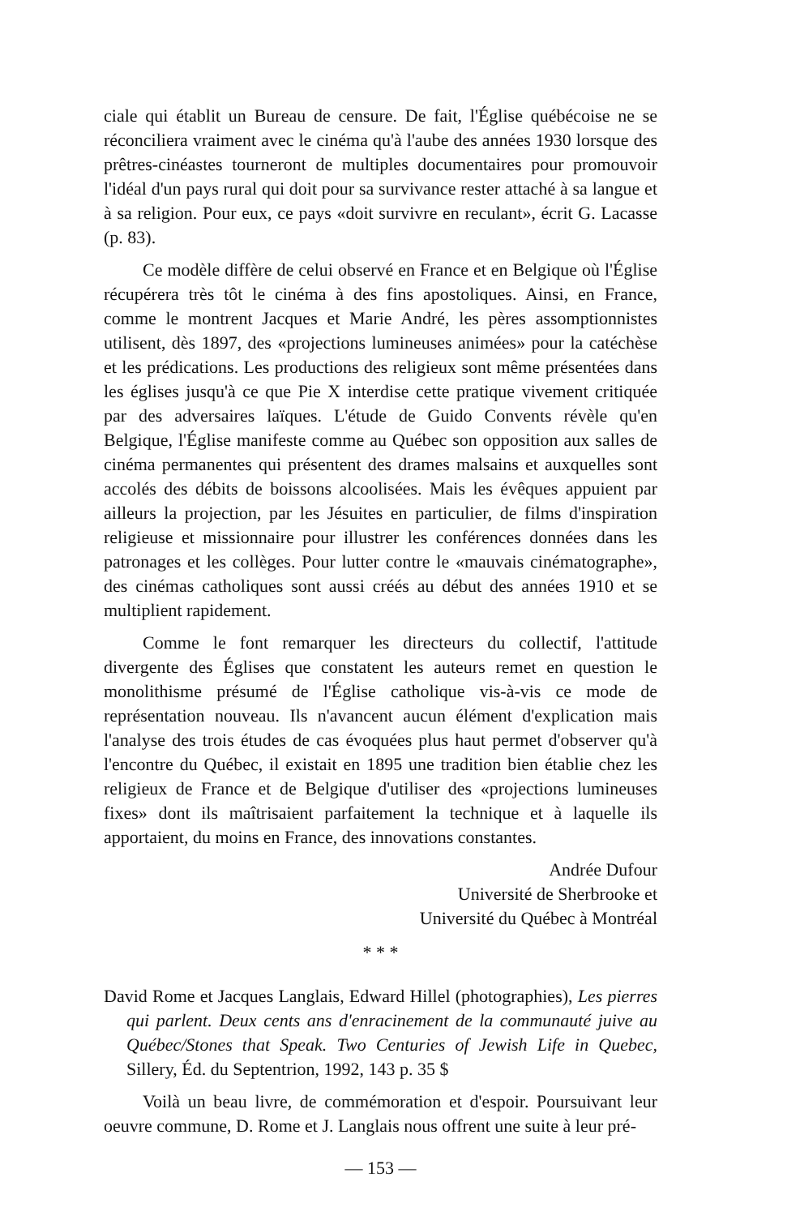ciale qui établit un Bureau de censure. De fait, l'Église québécoise ne se réconciliera vraiment avec le cinéma qu'à l'aube des années 1930 lorsque des prêtres-cinéastes tourneront de multiples documentaires pour promouvoir l'idéal d'un pays rural qui doit pour sa survivance rester attaché à sa langue et à sa religion. Pour eux, ce pays «doit survivre en reculant», écrit G. Lacasse (p. 83).
Ce modèle diffère de celui observé en France et en Belgique où l'Église récupérera très tôt le cinéma à des fins apostoliques. Ainsi, en France, comme le montrent Jacques et Marie André, les pères assomptionnistes utilisent, dès 1897, des «projections lumineuses animées» pour la catéchèse et les prédications. Les productions des religieux sont même présentées dans les églises jusqu'à ce que Pie X interdise cette pratique vivement critiquée par des adversaires laïques. L'étude de Guido Convents révèle qu'en Belgique, l'Église manifeste comme au Québec son opposition aux salles de cinéma permanentes qui présentent des drames malsains et auxquelles sont accolés des débits de boissons alcoolisées. Mais les évêques appuient par ailleurs la projection, par les Jésuites en particulier, de films d'inspiration religieuse et missionnaire pour illustrer les conférences données dans les patronages et les collèges. Pour lutter contre le «mauvais cinématographe», des cinémas catholiques sont aussi créés au début des années 1910 et se multiplient rapidement.
Comme le font remarquer les directeurs du collectif, l'attitude divergente des Églises que constatent les auteurs remet en question le monolithisme présumé de l'Église catholique vis-à-vis ce mode de représentation nouveau. Ils n'avancent aucun élément d'explication mais l'analyse des trois études de cas évoquées plus haut permet d'observer qu'à l'encontre du Québec, il existait en 1895 une tradition bien établie chez les religieux de France et de Belgique d'utiliser des «projections lumineuses fixes» dont ils maîtrisaient parfaitement la technique et à laquelle ils apportaient, du moins en France, des innovations constantes.
Andrée Dufour
Université de Sherbrooke et
Université du Québec à Montréal
* * *
David Rome et Jacques Langlais, Edward Hillel (photographies), Les pierres qui parlent. Deux cents ans d'enracinement de la communauté juive au Québec/Stones that Speak. Two Centuries of Jewish Life in Quebec, Sillery, Éd. du Septentrion, 1992, 143 p. 35 $
Voilà un beau livre, de commémoration et d'espoir. Poursuivant leur oeuvre commune, D. Rome et J. Langlais nous offrent une suite à leur pré-
— 153 —